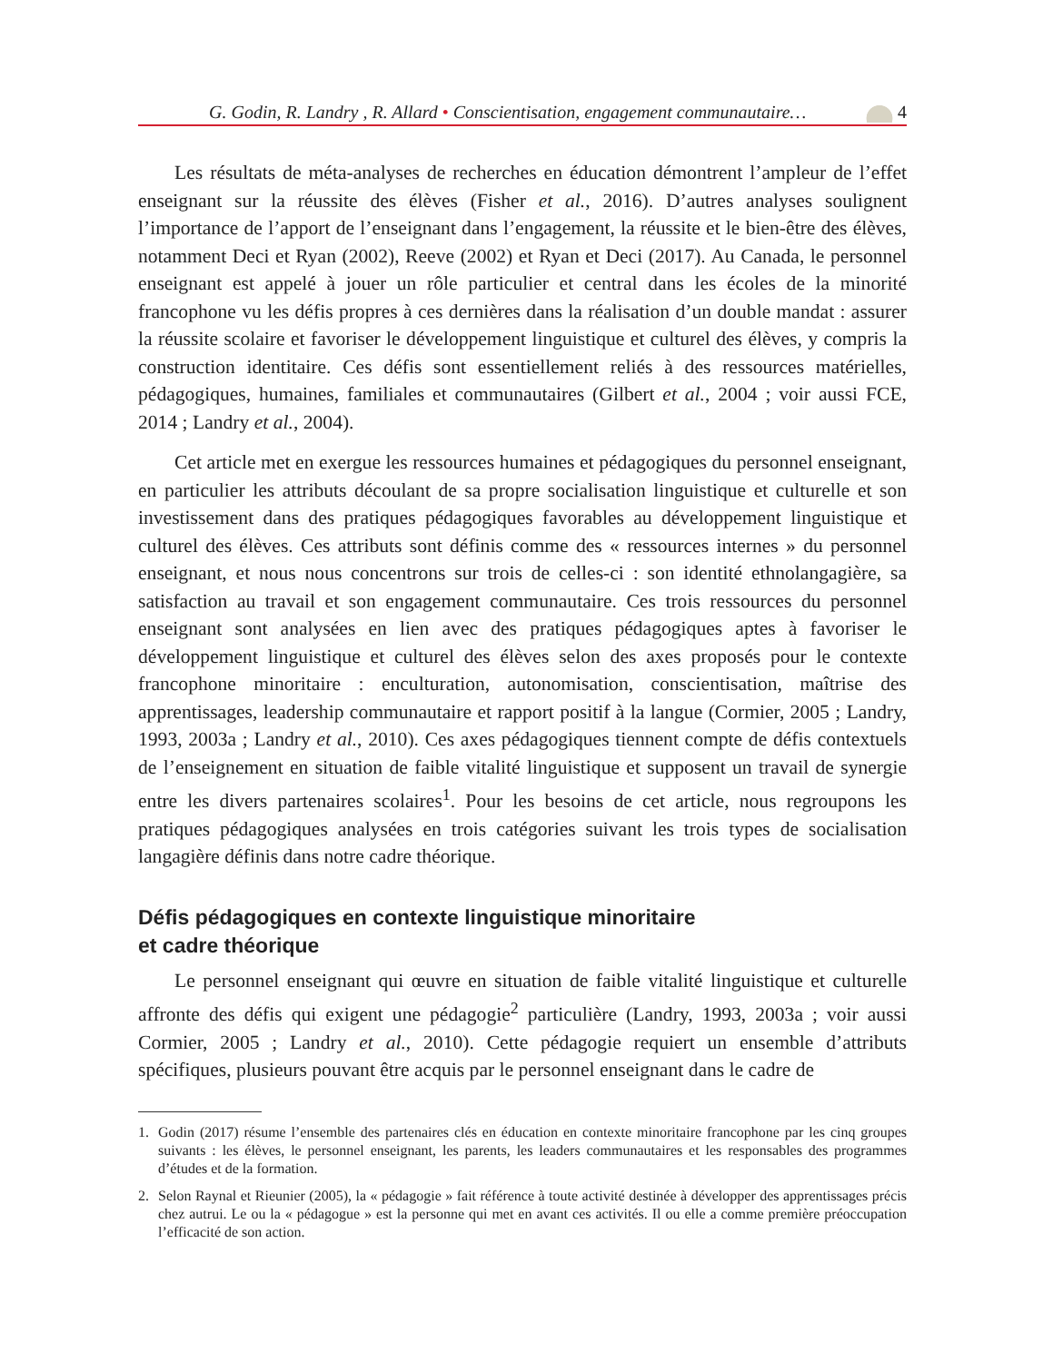G. Godin, R. Landry , R. Allard • Conscientisation, engagement communautaire…
4
Les résultats de méta-analyses de recherches en éducation démontrent l’ampleur de l’effet enseignant sur la réussite des élèves (Fisher et al., 2016). D’autres analyses soulignent l’importance de l’apport de l’enseignant dans l’engagement, la réussite et le bien-être des élèves, notamment Deci et Ryan (2002), Reeve (2002) et Ryan et Deci (2017). Au Canada, le personnel enseignant est appelé à jouer un rôle particulier et central dans les écoles de la minorité francophone vu les défis propres à ces dernières dans la réalisation d’un double mandat : assurer la réussite scolaire et favoriser le développement linguistique et culturel des élèves, y compris la construction identitaire. Ces défis sont essentiellement reliés à des ressources matérielles, pédagogiques, humaines, familiales et communautaires (Gilbert et al., 2004 ; voir aussi FCE, 2014 ; Landry et al., 2004).
Cet article met en exergue les ressources humaines et pédagogiques du personnel enseignant, en particulier les attributs découlant de sa propre socialisation linguistique et culturelle et son investissement dans des pratiques pédagogiques favorables au développement linguistique et culturel des élèves. Ces attributs sont définis comme des « ressources internes » du personnel enseignant, et nous nous concentrons sur trois de celles-ci : son identité ethnolangagière, sa satisfaction au travail et son engagement communautaire. Ces trois ressources du personnel enseignant sont analysées en lien avec des pratiques pédagogiques aptes à favoriser le développement linguistique et culturel des élèves selon des axes proposés pour le contexte francophone minoritaire : enculturation, autonomisation, conscientisation, maîtrise des apprentissages, leadership communautaire et rapport positif à la langue (Cormier, 2005 ; Landry, 1993, 2003a ; Landry et al., 2010). Ces axes pédagogiques tiennent compte de défis contextuels de l’enseignement en situation de faible vitalité linguistique et supposent un travail de synergie entre les divers partenaires scolaires<sup>1</sup>. Pour les besoins de cet article, nous regroupons les pratiques pédagogiques analysées en trois catégories suivant les trois types de socialisation langagière définis dans notre cadre théorique.
Défis pédagogiques en contexte linguistique minoritaire
et cadre théorique
Le personnel enseignant qui œuvre en situation de faible vitalité linguistique et culturelle affronte des défis qui exigent une pédagogie<sup>2</sup> particulière (Landry, 1993, 2003a ; voir aussi Cormier, 2005 ; Landry et al., 2010). Cette pédagogie requiert un ensemble d’attributs spécifiques, plusieurs pouvant être acquis par le personnel enseignant dans le cadre de
1. Godin (2017) résume l’ensemble des partenaires clés en éducation en contexte minoritaire francophone par les cinq groupes suivants : les élèves, le personnel enseignant, les parents, les leaders communautaires et les responsables des programmes d’études et de la formation.
2. Selon Raynal et Rieunier (2005), la « pédagogie » fait référence à toute activité destinée à développer des apprentissages précis chez autrui. Le ou la « pédagogue » est la personne qui met en avant ces activités. Il ou elle a comme première préoccupation l’efficacité de son action.